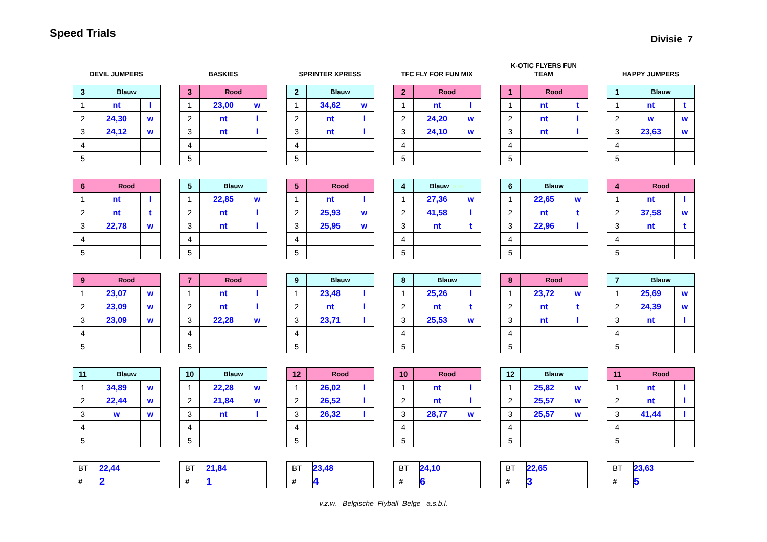Speed Trials
Divisie 7
DEVIL JUMPERS
| 3 | Blauw | |
| --- | --- | --- |
| 1 | nt | l |
| 2 | 24,30 | w |
| 3 | 24,12 | w |
| 4 | | |
| 5 | | |
| 6 | Rood | |
| --- | --- | --- |
| 1 | nt | l |
| 2 | nt | t |
| 3 | 22,78 | w |
| 4 | | |
| 5 | | |
| 9 | Rood | |
| --- | --- | --- |
| 1 | 23,07 | w |
| 2 | 23,09 | w |
| 3 | 23,09 | w |
| 4 | | |
| 5 | | |
| 11 | Blauw | |
| --- | --- | --- |
| 1 | 34,89 | w |
| 2 | 22,44 | w |
| 3 | w | w |
| 4 | | |
| 5 | | |
| BT | 22,44 |
| # | 2 |
BASKIES
| 3 | Rood | |
| --- | --- | --- |
| 1 | 23,00 | w |
| 2 | nt | l |
| 3 | nt | l |
| 4 | | |
| 5 | | |
| 5 | Blauw | |
| --- | --- | --- |
| 1 | 22,85 | w |
| 2 | nt | l |
| 3 | nt | l |
| 4 | | |
| 5 | | |
| 7 | Rood | |
| --- | --- | --- |
| 1 | nt | l |
| 2 | nt | l |
| 3 | 22,28 | w |
| 4 | | |
| 5 | | |
| 10 | Blauw | |
| --- | --- | --- |
| 1 | 22,28 | w |
| 2 | 21,84 | w |
| 3 | nt | l |
| 4 | | |
| 5 | | |
| BT | 21,84 |
| # | 1 |
SPRINTER XPRESS
| 2 | Blauw | |
| --- | --- | --- |
| 1 | 34,62 | w |
| 2 | nt | l |
| 3 | nt | l |
| 4 | | |
| 5 | | |
| 5 | Rood | |
| --- | --- | --- |
| 1 | nt | l |
| 2 | 25,93 | w |
| 3 | 25,95 | w |
| 4 | | |
| 5 | | |
| 9 | Blauw | |
| --- | --- | --- |
| 1 | 23,48 | l |
| 2 | nt | l |
| 3 | 23,71 | l |
| 4 | | |
| 5 | | |
| 12 | Rood | |
| --- | --- | --- |
| 1 | 26,02 | l |
| 2 | 26,52 | l |
| 3 | 26,32 | l |
| 4 | | |
| 5 | | |
| BT | 23,48 |
| # | 4 |
TFC FLY FOR FUN MIX
| 2 | Rood | |
| --- | --- | --- |
| 1 | nt | l |
| 2 | 24,20 | w |
| 3 | 24,10 | w |
| 4 | | |
| 5 | | |
| 4 | Blauw lauw | |
| --- | --- | --- |
| 1 | 27,36 | w |
| 2 | 41,58 | l |
| 3 | nt | t |
| 4 | | |
| 5 | | |
| 8 | Blauw | |
| --- | --- | --- |
| 1 | 25,26 | l |
| 2 | nt | t |
| 3 | 25,53 | w |
| 4 | | |
| 5 | | |
| 10 | Rood | |
| --- | --- | --- |
| 1 | nt | l |
| 2 | nt | l |
| 3 | 28,77 | w |
| 4 | | |
| 5 | | |
| BT | 24,10 |
| # | 6 |
K-OTIC FLYERS FUN
TEAM
| 1 | Rood | |
| --- | --- | --- |
| 1 | nt | t |
| 2 | nt | l |
| 3 | nt | l |
| 4 | | |
| 5 | | |
| 6 | Blauw | |
| --- | --- | --- |
| 1 | 22,65 | w |
| 2 | nt | t |
| 3 | 22,96 | l |
| 4 | | |
| 5 | | |
| 8 | Rood | |
| --- | --- | --- |
| 1 | 23,72 | w |
| 2 | nt | t |
| 3 | nt | l |
| 4 | | |
| 5 | | |
| 12 | Blauw | |
| --- | --- | --- |
| 1 | 25,82 | w |
| 2 | 25,57 | w |
| 3 | 25,57 | w |
| 4 | | |
| 5 | | |
| BT | 22,65 |
| # | 3 |
HAPPY JUMPERS
| 1 | Blauw | |
| --- | --- | --- |
| 1 | nt | t |
| 2 | w | w |
| 3 | 23,63 | w |
| 4 | | |
| 5 | | |
| 4 | Rood | |
| --- | --- | --- |
| 1 | nt | l |
| 2 | 37,58 | w |
| 3 | nt | t |
| 4 | | |
| 5 | | |
| 7 | Blauw | |
| --- | --- | --- |
| 1 | 25,69 | w |
| 2 | 24,39 | w |
| 3 | nt | l |
| 4 | | |
| 5 | | |
| 11 | Rood | |
| --- | --- | --- |
| 1 | nt | l |
| 2 | nt | l |
| 3 | 41,44 | l |
| 4 | | |
| 5 | | |
| BT | 23,63 |
| # | 5 |
v.z.w. Belgische Flyball Belge a.s.b.l.